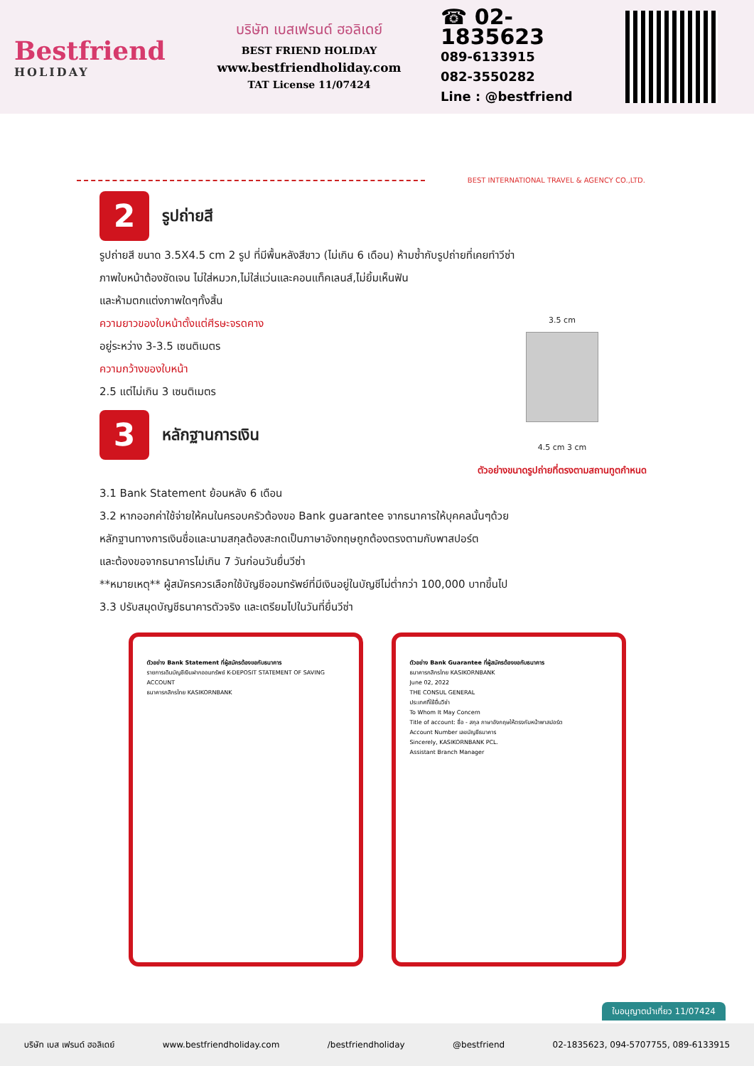Bestfriend
HOLIDAY
บริษัท เบสเฟรนด์ ฮอลิเดย์
BEST FRIEND HOLIDAY
www.bestfriendholiday.com
TAT License 11/07424
☎ 02-1835623
089-6133915
082-3550282
Line : @bestfriend
BEST INTERNATIONAL TRAVEL & AGENCY CO.,LTD.
2
รูปถ่ายสี
รูปถ่ายสี ขนาด 3.5X4.5 cm 2 รูป ที่มีพื้นหลังสีขาว (ไม่เกิน 6 เดือน) ห้ามซ้ำกับรูปถ่ายที่เคยทำวีซ่า
ภาพใบหน้าต้องชัดเจน ไม่ใส่หมวก,ไม่ใส่แว่นและคอนแท็คเลนส์,ไม่ยิ้มเห็นฟัน
และห้ามตกแต่งภาพใดๆทั้งสิ้น
ความยาวของใบหน้าตั้งแต่ศีรษะจรดคาง
อยู่ระหว่าง 3-3.5 เซนติเมตร
ความกว้างของใบหน้า
2.5 แต่ไม่เกิน 3 เซนติเมตร
3
หลักฐานการเงิน
3.5 cm
4.5 cm 3 cm
ตัวอย่างขนาดรูปถ่ายที่ตรงตามสถานทูตกำหนด
3.1 Bank Statement ย้อนหลัง 6 เดือน
3.2 หากออกค่าใช้จ่ายให้คนในครอบครัวต้องขอ Bank guarantee จากธนาคารให้บุคคลนั้นๆด้วย
หลักฐานทางการเงินชื่อและนามสกุลต้องสะกดเป็นภาษาอังกฤษถูกต้องตรงตามกับพาสปอร์ต
และต้องขอจากธนาคารไม่เกิน 7 วันก่อนวันยื่นวีซ่า
**หมายเหตุ** ผู้สมัครควรเลือกใช้บัญชีออมทรัพย์ที่มีเงินอยู่ในบัญชีไม่ต่ำกว่า 100,000 บาทขึ้นไป
3.3 ปรับสมุดบัญชีธนาคารตัวจริง และเตรียมไปในวันที่ยื่นวีซ่า
ตัวอย่าง Bank Statement ที่ผู้สมัครต้องขอกับธนาคาร
รายการเดินบัญชีเงินฝากออมทรัพย์ K-DEPOSIT STATEMENT OF SAVING ACCOUNT
ธนาคารกสิกรไทย KASIKORNBANK
ตัวอย่าง Bank Guarantee ที่ผู้สมัครต้องขอกับธนาคาร
ธนาคารกสิกรไทย KASIKORNBANK
June 02, 2022
THE CONSUL GENERAL
ประเทศที่ใช้ยื่นวีซ่า
To Whom It May Concern
Title of account: ชื่อ - สกุล ภาษาอังกฤษให้ตรงกับหน้าพาสปอร์ต
Account Number เลขบัญชีธนาคาร
Sincerely, KASIKORNBANK PCL.
Assistant Branch Manager
ใบอนุญาตนำเที่ยว 11/07424
บริษัท เบส เฟรนด์ ฮอลิเดย์ www.bestfriendholiday.com /bestfriendholiday @bestfriend 02-1835623, 094-5707755, 089-6133915